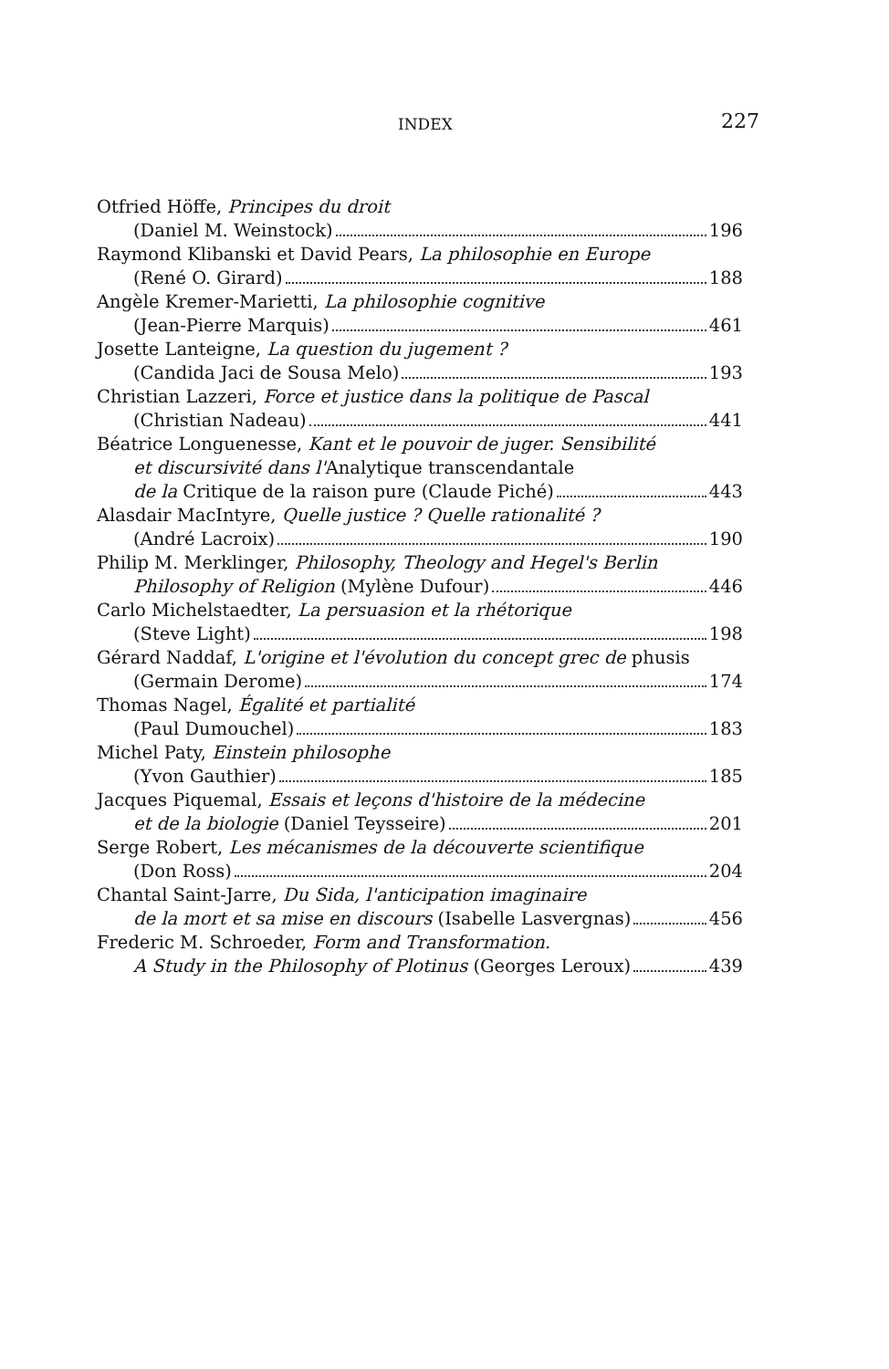INDEX 227
Otfried Höffe, Principes du droit
(Daniel M. Weinstock) 196
Raymond Klibanski et David Pears, La philosophie en Europe
(René O. Girard) 188
Angèle Kremer-Marietti, La philosophie cognitive
(Jean-Pierre Marquis) 461
Josette Lanteigne, La question du jugement ?
(Candida Jaci de Sousa Melo) 193
Christian Lazzeri, Force et justice dans la politique de Pascal
(Christian Nadeau) 441
Béatrice Longuenesse, Kant et le pouvoir de juger. Sensibilité
et discursivité dans l'Analytique transcendantale
de la Critique de la raison pure (Claude Piché) 443
Alasdair MacIntyre, Quelle justice ? Quelle rationalité ?
(André Lacroix) 190
Philip M. Merklinger, Philosophy, Theology and Hegel's Berlin
Philosophy of Religion (Mylène Dufour) 446
Carlo Michelstaedter, La persuasion et la rhétorique
(Steve Light) 198
Gérard Naddaf, L'origine et l'évolution du concept grec de phusis
(Germain Derome) 174
Thomas Nagel, Égalité et partialité
(Paul Dumouchel) 183
Michel Paty, Einstein philosophe
(Yvon Gauthier) 185
Jacques Piquemal, Essais et leçons d'histoire de la médecine
et de la biologie (Daniel Teysseire) 201
Serge Robert, Les mécanismes de la découverte scientifique
(Don Ross) 204
Chantal Saint-Jarre, Du Sida, l'anticipation imaginaire
de la mort et sa mise en discours (Isabelle Lasvergnas) 456
Frederic M. Schroeder, Form and Transformation.
A Study in the Philosophy of Plotinus (Georges Leroux) 439